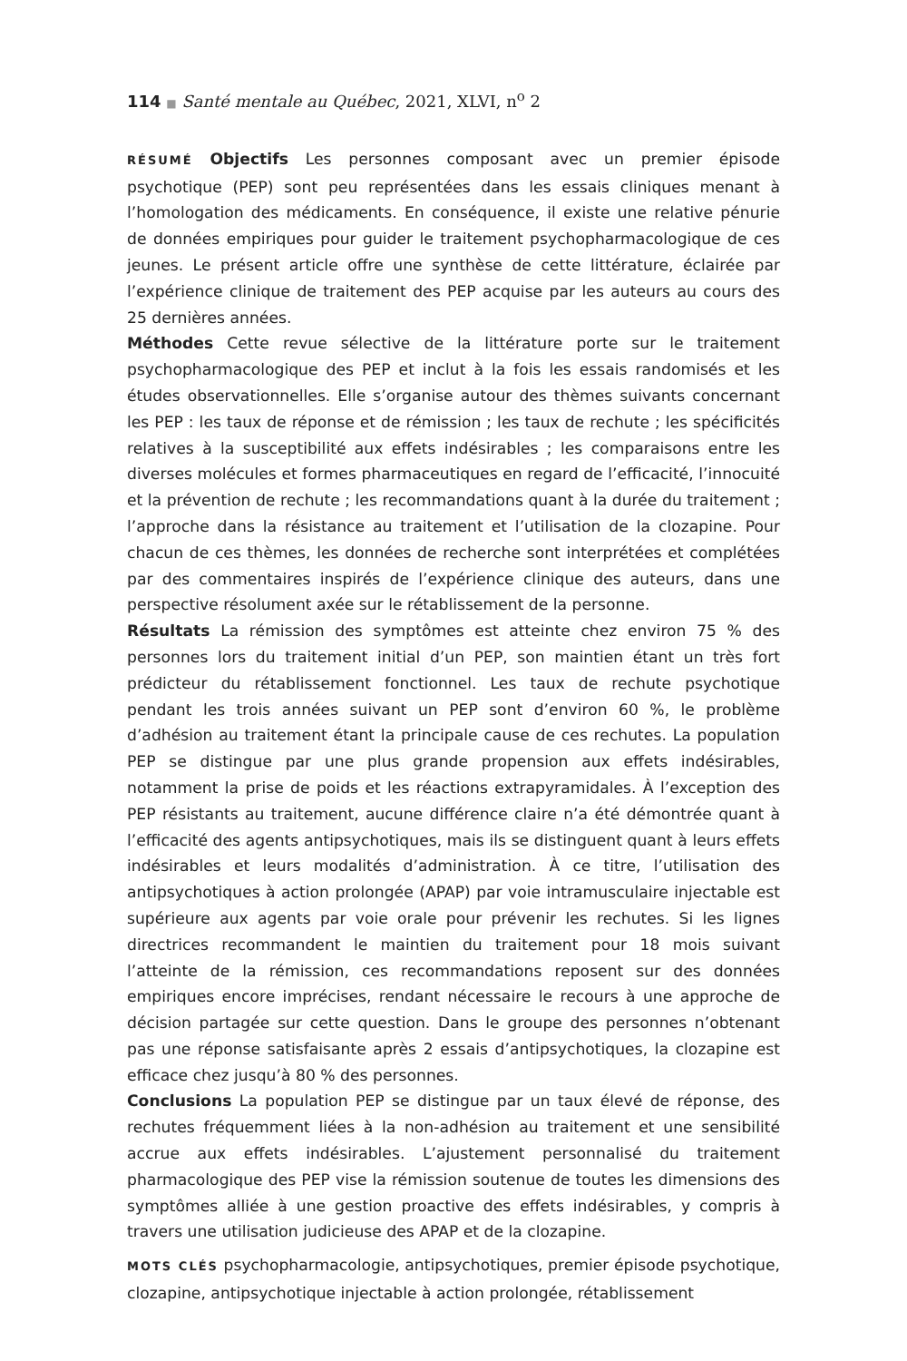114 ■ Santé mentale au Québec, 2021, XLVI, n<sup>o</sup> 2
RÉSUMÉ Objectifs Les personnes composant avec un premier épisode psychotique (PEP) sont peu représentées dans les essais cliniques menant à l’homologation des médicaments. En conséquence, il existe une relative pénurie de données empiriques pour guider le traitement psychopharmacologique de ces jeunes. Le présent article offre une synthèse de cette littérature, éclairée par l’expérience clinique de traitement des PEP acquise par les auteurs au cours des 25 dernières années.
Méthodes Cette revue sélective de la littérature porte sur le traitement psychopharmacologique des PEP et inclut à la fois les essais randomisés et les études observationnelles. Elle s’organise autour des thèmes suivants concernant les PEP : les taux de réponse et de rémission ; les taux de rechute ; les spécificités relatives à la susceptibilité aux effets indésirables ; les comparaisons entre les diverses molécules et formes pharmaceutiques en regard de l’efficacité, l’innocuité et la prévention de rechute ; les recommandations quant à la durée du traitement ; l’approche dans la résistance au traitement et l’utilisation de la clozapine. Pour chacun de ces thèmes, les données de recherche sont interprétées et complétées par des commentaires inspirés de l’expérience clinique des auteurs, dans une perspective résolument axée sur le rétablissement de la personne.
Résultats La rémission des symptômes est atteinte chez environ 75 % des personnes lors du traitement initial d’un PEP, son maintien étant un très fort prédicteur du rétablissement fonctionnel. Les taux de rechute psychotique pendant les trois années suivant un PEP sont d’environ 60 %, le problème d’adhésion au traitement étant la principale cause de ces rechutes. La population PEP se distingue par une plus grande propension aux effets indésirables, notamment la prise de poids et les réactions extrapyramidales. À l’exception des PEP résistants au traitement, aucune différence claire n’a été démontrée quant à l’efficacité des agents antipsychotiques, mais ils se distinguent quant à leurs effets indésirables et leurs modalités d’administration. À ce titre, l’utilisation des antipsychotiques à action prolongée (APAP) par voie intramusculaire injectable est supérieure aux agents par voie orale pour prévenir les rechutes. Si les lignes directrices recommandent le maintien du traitement pour 18 mois suivant l’atteinte de la rémission, ces recommandations reposent sur des données empiriques encore imprécises, rendant nécessaire le recours à une approche de décision partagée sur cette question. Dans le groupe des personnes n’obtenant pas une réponse satisfaisante après 2 essais d’antipsychotiques, la clozapine est efficace chez jusqu’à 80 % des personnes.
Conclusions La population PEP se distingue par un taux élevé de réponse, des rechutes fréquemment liées à la non-adhésion au traitement et une sensibilité accrue aux effets indésirables. L’ajustement personnalisé du traitement pharmacologique des PEP vise la rémission soutenue de toutes les dimensions des symptômes alliée à une gestion proactive des effets indésirables, y compris à travers une utilisation judicieuse des APAP et de la clozapine.
MOTS CLÉS psychopharmacologie, antipsychotiques, premier épisode psychotique, clozapine, antipsychotique injectable à action prolongée, rétablissement